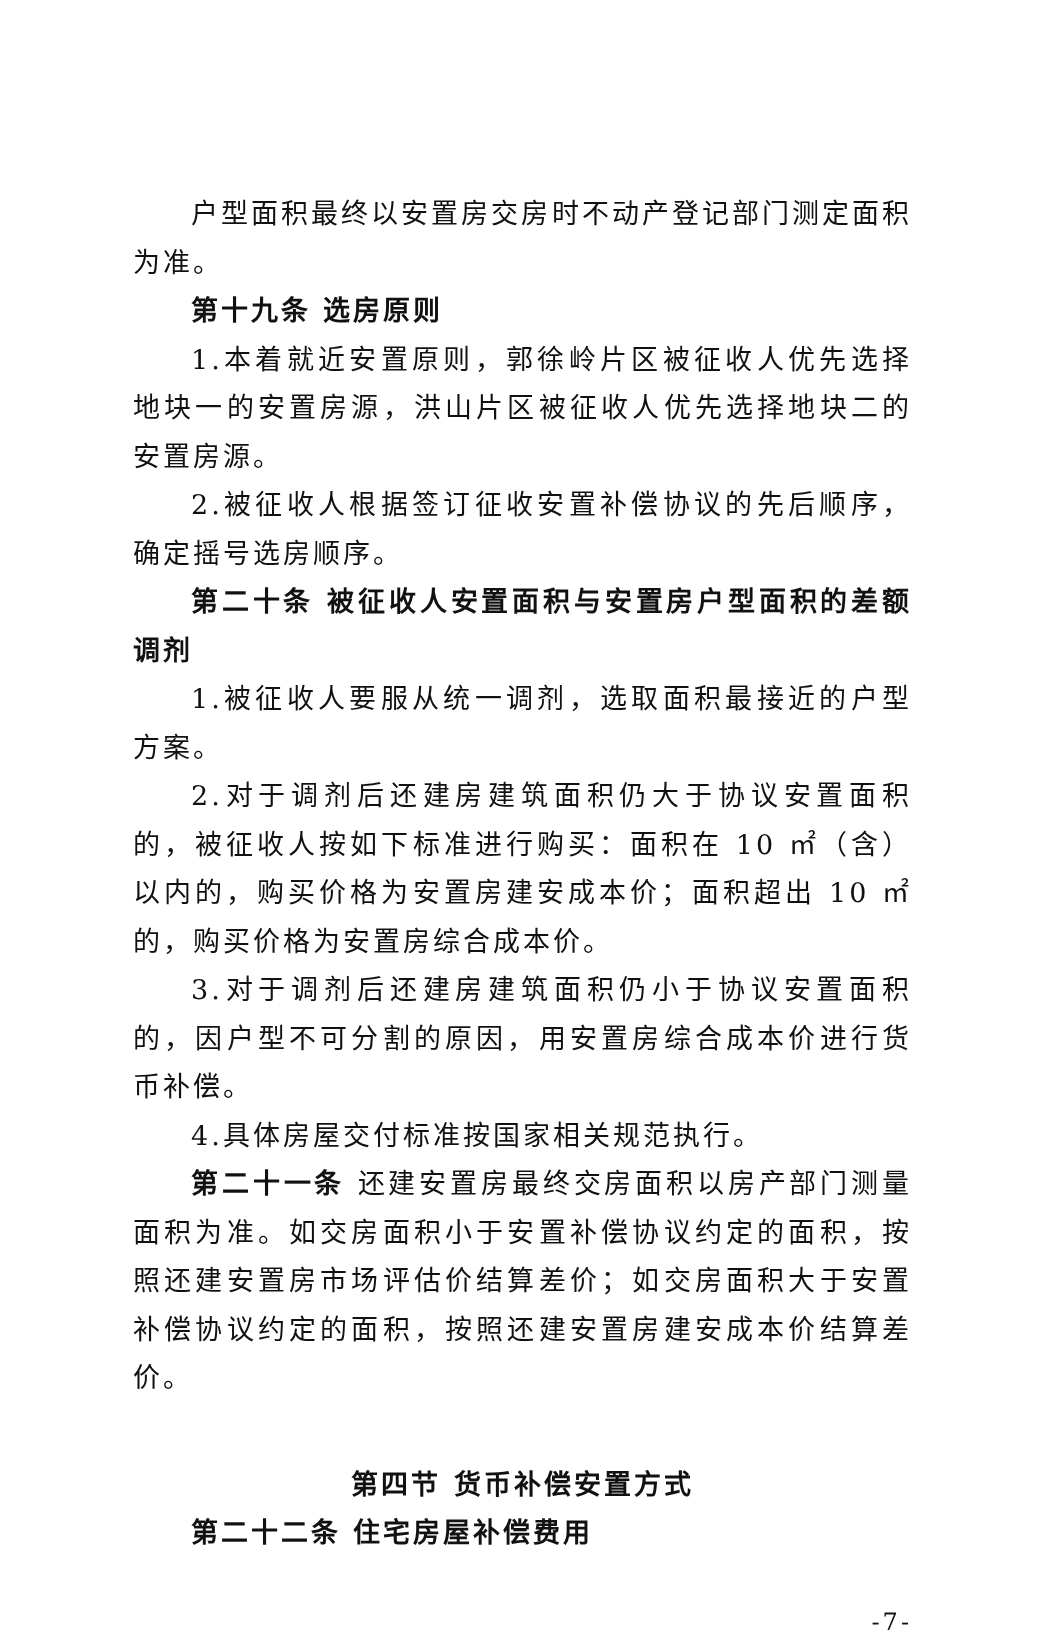户型面积最终以安置房交房时不动产登记部门测定面积为准。
第十九条 选房原则
1.本着就近安置原则，郭徐岭片区被征收人优先选择地块一的安置房源，洪山片区被征收人优先选择地块二的安置房源。
2.被征收人根据签订征收安置补偿协议的先后顺序，确定摇号选房顺序。
第二十条 被征收人安置面积与安置房户型面积的差额调剂
1.被征收人要服从统一调剂，选取面积最接近的户型方案。
2.对于调剂后还建房建筑面积仍大于协议安置面积的，被征收人按如下标准进行购买：面积在 10 ㎡（含）以内的，购买价格为安置房建安成本价；面积超出 10 ㎡的，购买价格为安置房综合成本价。
3.对于调剂后还建房建筑面积仍小于协议安置面积的，因户型不可分割的原因，用安置房综合成本价进行货币补偿。
4.具体房屋交付标准按国家相关规范执行。
第二十一条 还建安置房最终交房面积以房产部门测量面积为准。如交房面积小于安置补偿协议约定的面积，按照还建安置房市场评估价结算差价；如交房面积大于安置补偿协议约定的面积，按照还建安置房建安成本价结算差价。
第四节 货币补偿安置方式
第二十二条 住宅房屋补偿费用
-7-